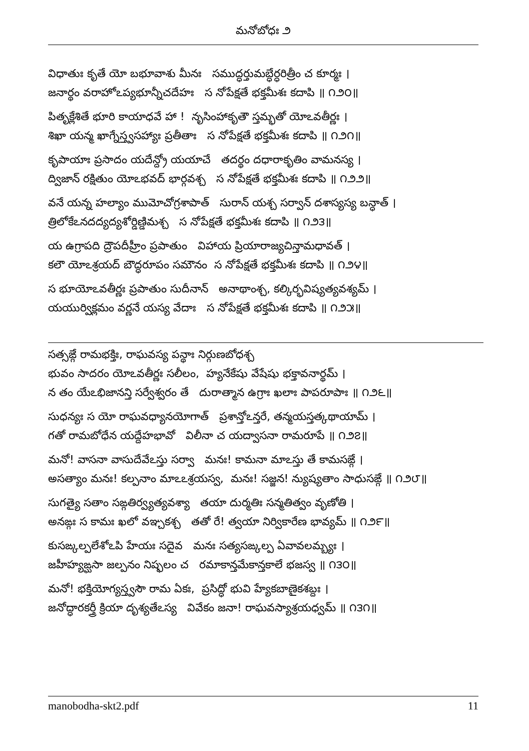మనోబోధః ౨
విధాతుః కృతే యో బభూవాశు మీనః సముద్ధర్తుమబ్ధేర్ధరిత్రీం చ కూర్మః ।
జనార్థం వరాహోఽప్యభూన్నీచదేహః స నోపేక్షతే భక్తమీశః కదాపి ॥ ౧౨౦॥
పితృక్లేశితే భూరి కాయాధవే హా ! నృసింహాకృతౌ స్తమ్భతో యోఽవతీర్ణః ।
శిఖా యన్మ ఖాగ్నేస్త్వసహ్యాః ప్రతీతాః స నోపేక్షతే భక్తమీశః కదాపి ॥ ౧౨౧॥
కృపాయాః ప్రసాదం యదేన్ద్రో యయాచే తదర్థం దధారాకృతిం వామనస్య ।
ద్విజాన్ రక్షితుం యోఽభవద్ భార్గవశ్చ స నోపేక్షతే భక్తమీశః కదాపి ॥ ౧౨౨॥
వనే యన్న హల్యాం ముమోచోగ్రశాపాత్ సురాన్ యశ్చ సర్వాన్ దశాస్యస్య బన్ధాత్ ।
త్రిలోకేఽనదద్యద్యశోర్డిణ్డిమశ్చ స నోపేక్షతే భక్తమీశః కదాపి ॥ ౧౨౩॥
య ఉగ్రాపది ద్రౌపదీహ్రీం ప్రపాతుం విహాయ ప్రియారాజ్యచిన్తామధావత్ ।
కలౌ యోఽశ్రయద్ బౌద్ధరూపం సమౌనం స నోపేక్షతే భక్తమీశః కదాపి ॥ ౧౨౪॥
స భూయోఽవతీర్ణః ప్రపాతుం సుదీనాన్ అనాథాంశ్చ, కల్కిర్భవిష్యత్యవశ్యమ్ ।
యయుర్విక్లమం వర్ణనే యస్య వేదాః స నోపేక్షతే భక్తమీశః కదాపి ॥ ౧౨౫॥
సత్సఙ్గే రామభక్తిః, రాఘవస్య పన్థాః నిర్గుణబోధశ్చ
భువం సాదరం యోఽవతీర్ణః సలీలం, హ్యనేకేషు వేషేషు భక్తావనార్థమ్ ।
న తం యేఽభిజానన్తి సర్వేశ్వరం తే దురాత్మాన ఉగ్రాః ఖలాః పాపరూపాః ॥ ౧౨౬॥
సుధన్యః స యో రాఘవధ్యానయోగాత్ ప్రశాన్తోఽన్తరే, తన్మయస్తత్కథాయామ్ ।
గతో రామబోధేన యద్దేహభావో విలీనా చ యద్వాసనా రామరూపే ॥ ౧౨౭॥
మనో! వాసనా వాసుదేవేఽస్తు సర్వా మనః! కామనా మాఽస్తు తే కామసఙ్గే ।
అసత్యాం మనః! కల్పనాం మాఽఽశ్రయస్వ, మనః! సజ్జన! న్యుష్యతాం సాధుసఙ్గే ॥ ౧౨౮॥
సుగత్యై సతాం సఙ్గతిర్వ్యత్యవశ్యా తయా దుర్మతిః సన్మతిత్వం వృణోతి ।
అనఙ్గః స కామః ఖలో వఞ్చకశ్చ తతో రే! త్వయా నిర్వికారేణ భావ్యమ్ ॥ ౧౨౯॥
కుసఙ్కల్పలేశోఽపి హేయః సదైవ మనః సత్యసఙ్కల్ప ఏవావలమ్బ్యః ।
జహీహ్యఙ్ఘసా జల్పనం నిష్ఫలం చ రమాకాన్తమేకాన్తకాలే భజస్వ ॥ ౧౩౦॥
మనో! భక్తియోగ్యస్త్వసౌ రామ ఏకః, ప్రసిద్ధో భువి హ్యేకబాణైకశబ్దః ।
జనోద్ధారకర్త్రీ క్రియా దృశ్యతేఽస్య వివేకం జనా! రాఘవస్యాశ్రయధ్వమ్ ॥ ౧౩౧॥
manobodha-skt2.pdf 11